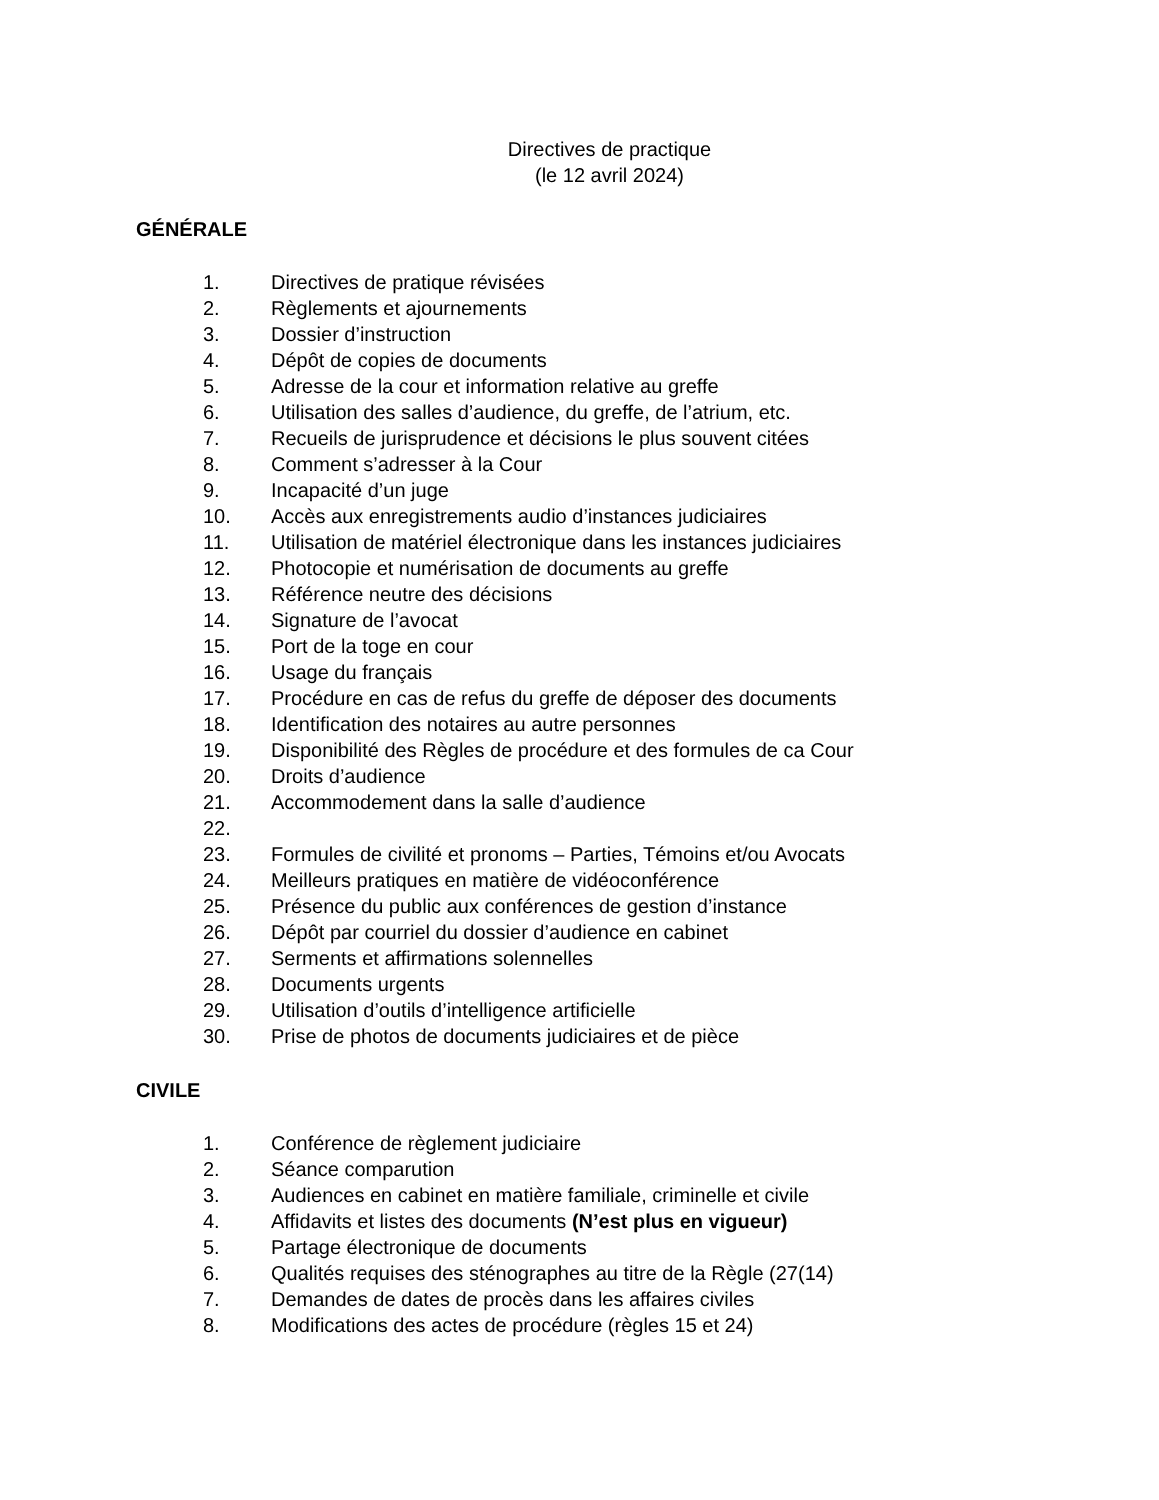Directives de practique
(le 12 avril 2024)
GÉNÉRALE
1. Directives de pratique révisées
2. Règlements et ajournements
3. Dossier d’instruction
4. Dépôt de copies de documents
5. Adresse de la cour et information relative au greffe
6. Utilisation des salles d’audience, du greffe, de l’atrium, etc.
7. Recueils de jurisprudence et décisions le plus souvent citées
8. Comment s’adresser à la Cour
9. Incapacité d’un juge
10. Accès aux enregistrements audio d’instances judiciaires
11. Utilisation de matériel électronique dans les instances judiciaires
12. Photocopie et numérisation de documents au greffe
13. Référence neutre des décisions
14. Signature de l’avocat
15. Port de la toge en cour
16. Usage du français
17. Procédure en cas de refus du greffe de déposer des documents
18. Identification des notaires au autre personnes
19. Disponibilité des Règles de procédure et des formules de ca Cour
20. Droits d’audience
21. Accommodement dans la salle d’audience
22.
23. Formules de civilité et pronoms – Parties, Témoins et/ou Avocats
24. Meilleurs pratiques en matière de vidéoconférence
25. Présence du public aux conférences de gestion d’instance
26. Dépôt par courriel du dossier d’audience en cabinet
27. Serments et affirmations solennelles
28. Documents urgents
29. Utilisation d’outils d’intelligence artificielle
30. Prise de photos de documents judiciaires et de pièce
CIVILE
1. Conférence de règlement judiciaire
2. Séance comparution
3. Audiences en cabinet en matière familiale, criminelle et civile
4. Affidavits et listes des documents (N’est plus en vigueur)
5. Partage électronique de documents
6. Qualités requises des sténographes au titre de la Règle (27(14)
7. Demandes de dates de procès dans les affaires civiles
8. Modifications des actes de procédure (règles 15 et 24)